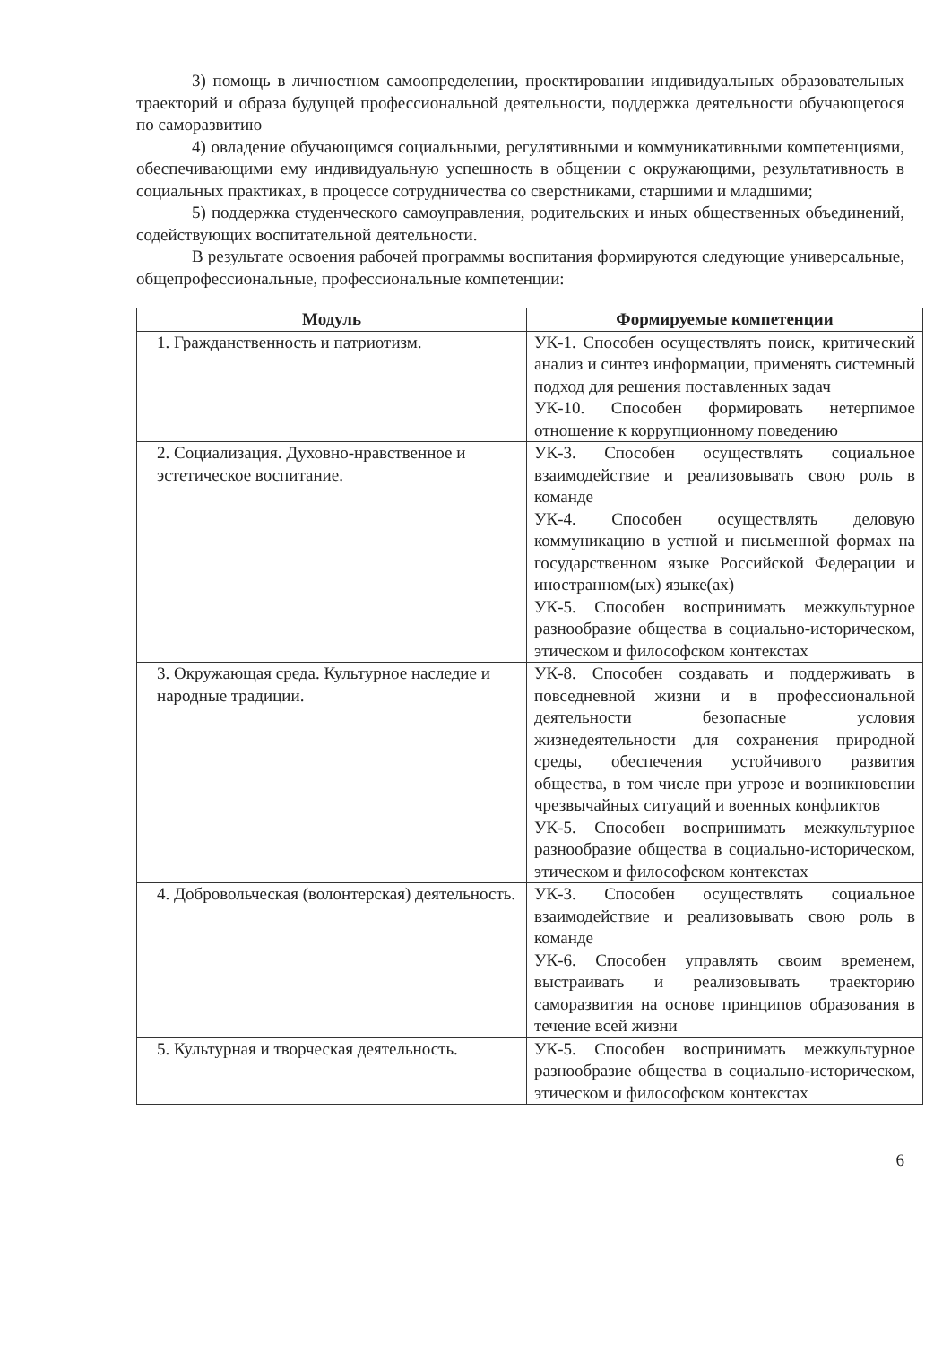3) помощь в личностном самоопределении, проектировании индивидуальных образовательных траекторий и образа будущей профессиональной деятельности, поддержка деятельности обучающегося по саморазвитию
4) овладение обучающимся социальными, регулятивными и коммуникативными компетенциями, обеспечивающими ему индивидуальную успешность в общении с окружающими, результативность в социальных практиках, в процессе сотрудничества со сверстниками, старшими и младшими;
5) поддержка студенческого самоуправления, родительских и иных общественных объединений, содействующих воспитательной деятельности.
В результате освоения рабочей программы воспитания формируются следующие универсальные, общепрофессиональные, профессиональные компетенции:
| Модуль | Формируемые компетенции |
| --- | --- |
| 1. Гражданственность и патриотизм. | УК-1. Способен осуществлять поиск, критический анализ и синтез информации, применять системный подход для решения поставленных задач УК-10. Способен формировать нетерпимое отношение к коррупционному поведению |
| 2. Социализация. Духовно-нравственное и эстетическое воспитание. | УК-3. Способен осуществлять социальное взаимодействие и реализовывать свою роль в команде УК-4. Способен осуществлять деловую коммуникацию в устной и письменной формах на государственном языке Российской Федерации и иностранном(ых) языке(ах) УК-5. Способен воспринимать межкультурное разнообразие общества в социально-историческом, этическом и философском контекстах |
| 3. Окружающая среда. Культурное наследие и народные традиции. | УК-8. Способен создавать и поддерживать в повседневной жизни и в профессиональной деятельности безопасные условия жизнедеятельности для сохранения природной среды, обеспечения устойчивого развития общества, в том числе при угрозе и возникновении чрезвычайных ситуаций и военных конфликтов УК-5. Способен воспринимать межкультурное разнообразие общества в социально-историческом, этическом и философском контекстах |
| 4. Добровольческая (волонтерская) деятельность. | УК-3. Способен осуществлять социальное взаимодействие и реализовывать свою роль в команде УК-6. Способен управлять своим временем, выстраивать и реализовывать траекторию саморазвития на основе принципов образования в течение всей жизни |
| 5. Культурная и творческая деятельность. | УК-5. Способен воспринимать межкультурное разнообразие общества в социально-историческом, этическом и философском контекстах |
6